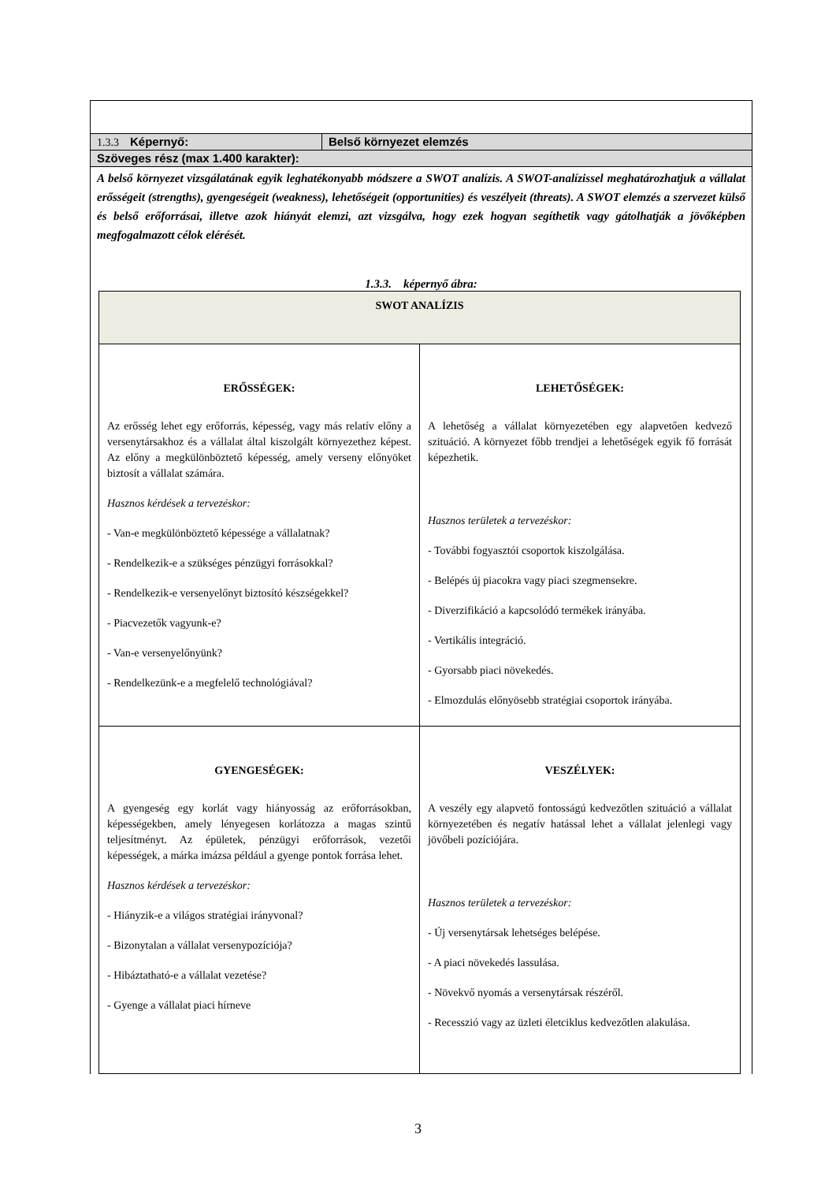1.3.3 Képernyő: Belső környezet elemzés
Szöveges rész (max 1.400 karakter):
A belső környezet vizsgálatának egyik leghatékonyabb módszere a SWOT analízis. A SWOT-analízissel meghatározhatjuk a vállalat erősségeit (strengths), gyengeségeit (weakness), lehetőségeit (opportunities) és veszélyeit (threats). A SWOT elemzés a szervezet külső és belső erőforrásai, illetve azok hiányát elemzi, azt vizsgálva, hogy ezek hogyan segíthetik vagy gátolhatják a jövőképben megfogalmazott célok elérését.
1.3.3. képernyő ábra:
| SWOT ANALÍZIS | |
| ERŐSSÉGEK: Az erősség lehet egy erőforrás, képesség, vagy más relatív előny a versenytársakhoz és a vállalat által kiszolgált környezethez képest. Az előny a megkülönböztető képesség, amely verseny előnyöket biztosít a vállalat számára. Hasznos kérdések a tervezéskor: - Van-e megkülönböztető képessége a vállalatnak? - Rendelkezik-e a szükséges pénzügyi forrásokkal? - Rendelkezik-e versenyelőnyt biztosító készségekkel? - Piacvezetők vagyunk-e? - Van-e versenyelőnyünk? - Rendelkezünk-e a megfelelő technológiával? | LEHETŐSÉGEK: A lehetőség a vállalat környezetében egy alapvetően kedvező szituáció. A környezet főbb trendjei a lehetőségek egyik fő forrását képezhetik. Hasznos területek a tervezéskor: - További fogyasztói csoportok kiszolgálása. - Belépés új piacokra vagy piaci szegmensekre. - Diverzifikáció a kapcsolódó termékek irányába. - Vertikális integráció. - Gyorsabb piaci növekedés. - Elmozdulás előnyösebb stratégiai csoportok irányába. |
| GYENGESÉGEK: A gyengeség egy korlát vagy hiányosság az erőforrásokban, képességekben, amely lényegesen korlátozza a magas szintű teljesítményt. Az épületek, pénzügyi erőforrások, vezetői képességek, a márka imázsa például a gyenge pontok forrása lehet. Hasznos kérdések a tervezéskor: - Hiányzik-e a világos stratégiai irányvonal? - Bizonytalan a vállalat versenypozíciója? - Hibáztatható-e a vállalat vezetése? - Gyenge a vállalat piaci hírneve | VESZÉLYEK: A veszély egy alapvető fontosságú kedvezőtlen szituáció a vállalat környezetében és negatív hatással lehet a vállalat jelenlegi vagy jövőbeli pozíciójára. Hasznos területek a tervezéskor: - Új versenytársak lehetséges belépése. - A piaci növekedés lassulása. - Növekvő nyomás a versenytársak részéről. - Recesszió vagy az üzleti életciklus kedvezőtlen alakulása. |
3